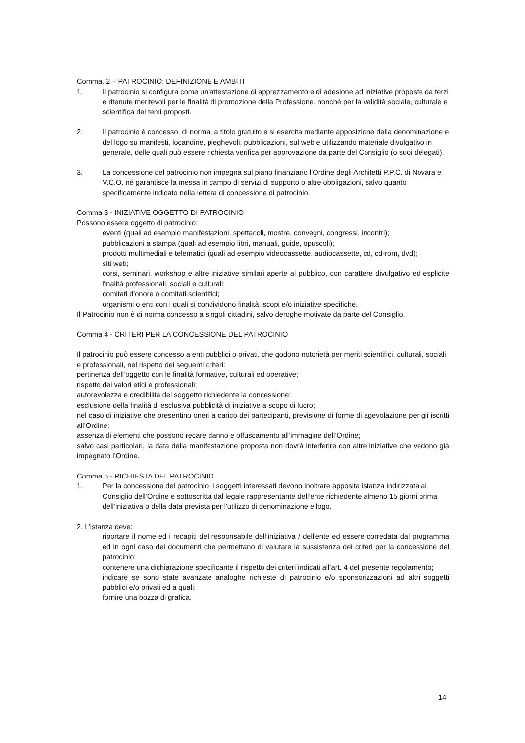Comma. 2 – PATROCINIO: DEFINIZIONE E AMBITI
1. Il patrocinio si configura come un'attestazione di apprezzamento e di adesione ad iniziative proposte da terzi e ritenute meritevoli per le finalità di promozione della Professione, nonché per la validità sociale, culturale e scientifica dei temi proposti.
2. Il patrocinio è concesso, di norma, a titolo gratuito e si esercita mediante apposizione della denominazione e del logo su manifesti, locandine, pieghevoli, pubblicazioni, sul web e utilizzando materiale divulgativo in generale, delle quali può essere richiesta verifica per approvazione da parte del Consiglio (o suoi delegati).
3. La concessione del patrocinio non impegna sul piano finanziario l’Ordine degli Architetti P.P.C. di Novara e V.C.O. né garantisce la messa in campo di servizi di supporto o altre obbligazioni, salvo quanto specificamente indicato nella lettera di concessione di patrocinio.
Comma 3 - INIZIATIVE OGGETTO DI PATROCINIO
Possono essere oggetto di patrocinio:
eventi (quali ad esempio manifestazioni, spettacoli, mostre, convegni, congressi, incontri);
pubblicazioni a stampa (quali ad esempio libri, manuali, guide, opuscoli);
prodotti multimediali e telematici (quali ad esempio videocassette, audiocassette, cd, cd-rom, dvd);
siti web;
corsi, seminari, workshop e altre iniziative similari aperte al pubblico, con carattere divulgativo ed esplicite finalità professionali, sociali e culturali;
comitati d'onore o comitati scientifici;
organismi o enti con i quali si condividono finalità, scopi e/o iniziative specifiche.
Il Patrocinio non è di norma concesso a singoli cittadini, salvo deroghe motivate da parte del Consiglio.
Comma 4 - CRITERI PER LA CONCESSIONE DEL PATROCINIO
Il patrocinio può essere concesso a enti pubblici o privati, che godono notorietà per meriti scientifici, culturali, sociali e professionali, nel rispetto dei seguenti criteri:
pertinenza dell’oggetto con le finalità formative, culturali ed operative;
rispetto dei valori etici e professionali;
autorevolezza e credibilità del soggetto richiedente la concessione;
esclusione della finalità di esclusiva pubblicità di iniziative a scopo di lucro;
nel caso di iniziative che presentino oneri a carico dei partecipanti, previsione di forme di agevolazione per gli iscritti all’Ordine;
assenza di elementi che possono recare danno e offuscamento all’immagine dell’Ordine;
salvo casi particolari, la data della manifestazione proposta non dovrà interferire con altre iniziative che vedono già impegnato l’Ordine.
Comma 5 - RICHIESTA DEL PATROCINIO
1. Per la concessione del patrocinio, i soggetti interessati devono inoltrare apposita istanza indirizzata al Consiglio dell’Ordine e sottoscritta dal legale rappresentante dell’ente richiedente almeno 15 giorni prima dell’iniziativa o della data prevista per l'utilizzo di denominazione e logo.
2. L’istanza deve:
riportare il nome ed i recapiti del responsabile dell’iniziativa / dell'ente ed essere corredata dal programma ed in ogni caso dei documenti che permettano di valutare la sussistenza dei criteri per la concessione del patrocinio;
contenere una dichiarazione specificante il rispetto dei criteri indicati all’art. 4 del presente regolamento;
indicare se sono state avanzate analoghe richieste di patrocinio e/o sponsorizzazioni ad altri soggetti pubblici e/o privati ed a quali;
fornire una bozza di grafica.
14